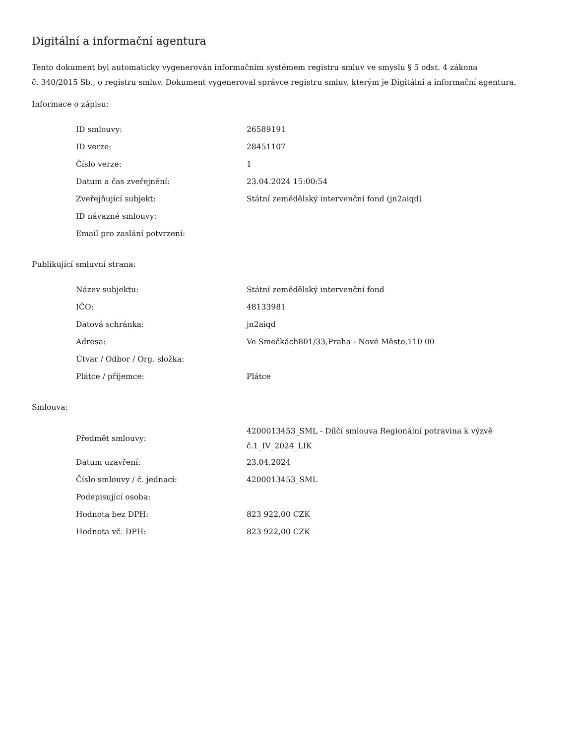Digitální a informační agentura
Tento dokument byl automaticky vygenerován informačním systémem registru smluv ve smyslu § 5 odst. 4 zákona
č. 340/2015 Sb., o registru smluv. Dokument vygeneroval správce registru smluv, kterým je Digitální a informační agentura.
Informace o zápisu:
| ID smlouvy: | 26589191 |
| ID verze: | 28451107 |
| Číslo verze: | 1 |
| Datum a čas zveřejnění: | 23.04.2024 15:00:54 |
| Zveřejňující subjekt: | Státní zemědělský intervenční fond (jn2aiqd) |
| ID návazné smlouvy: | |
| Email pro zaslání potvrzení: | |
Publikující smluvní strana:
| Název subjektu: | Státní zemědělský intervenční fond |
| IČO: | 48133981 |
| Datová schránka: | jn2aiqd |
| Adresa: | Ve Smečkách801/33,Praha - Nové Město,110 00 |
| Útvar / Odbor / Org. složka: | |
| Plátce / příjemce: | Plátce |
Smlouva:
| Předmět smlouvy: | 4200013453_SML - Dílčí smlouva Regionální potravina k výzvě č.1_IV_2024_LIK |
| Datum uzavření: | 23.04.2024 |
| Číslo smlouvy / č. jednací: | 4200013453_SML |
| Podepisující osoba: | |
| Hodnota bez DPH: | 823 922,00 CZK |
| Hodnota vč. DPH: | 823 922,00 CZK |